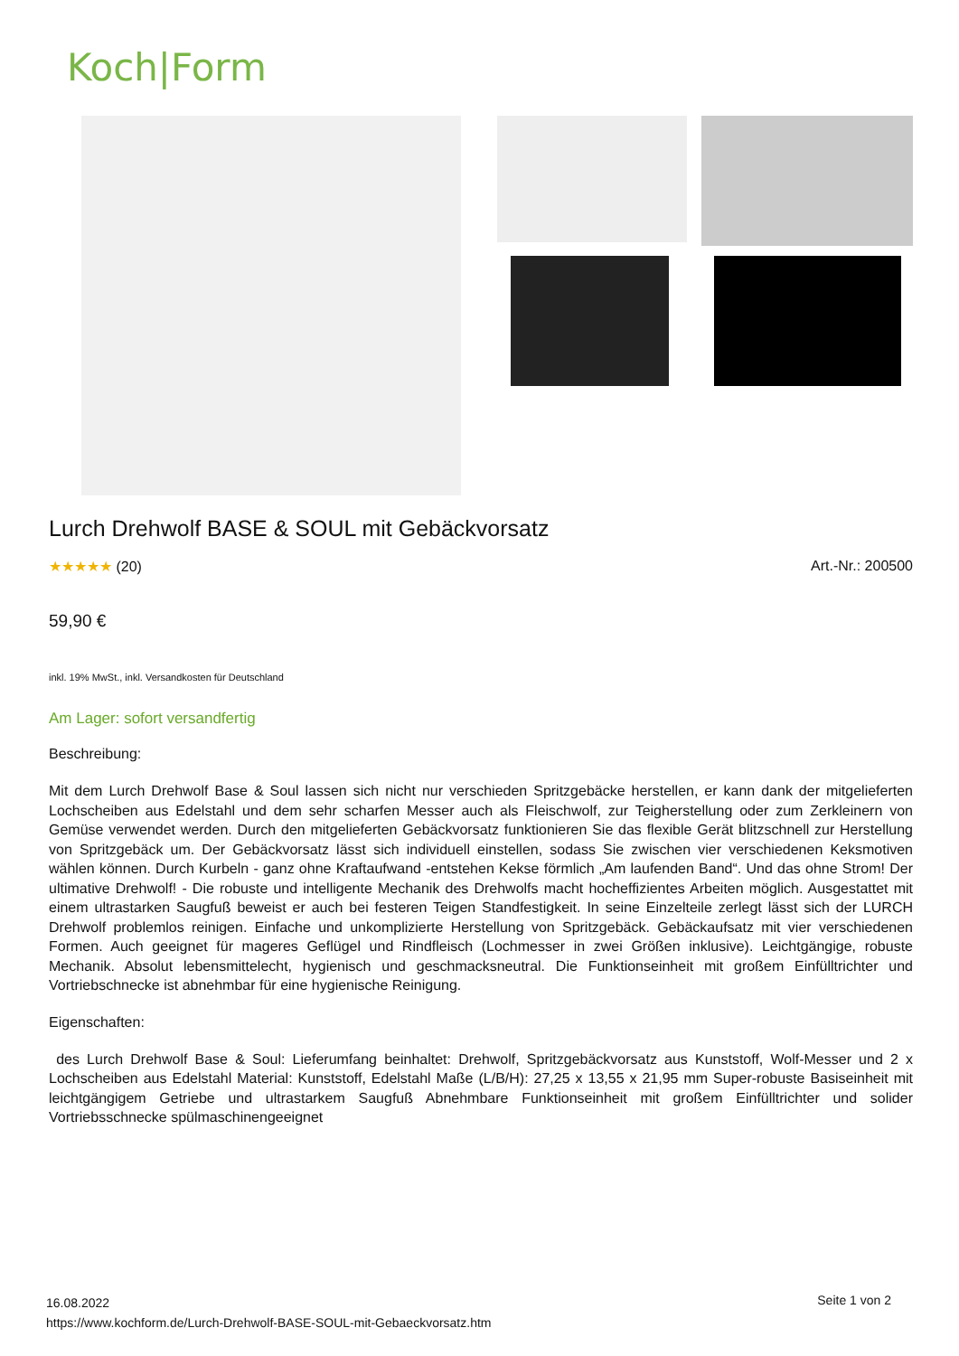Koch|Form
Lurch Drehwolf BASE & SOUL mit Gebäckvorsatz
★★★★★ (20) Art.-Nr.: 200500
59,90 €
inkl. 19% MwSt., inkl. Versandkosten für Deutschland
Am Lager: sofort versandfertig
Beschreibung:
Mit dem Lurch Drehwolf Base & Soul lassen sich nicht nur verschieden Spritzgebäcke herstellen, er kann dank der mitgelieferten Lochscheiben aus Edelstahl und dem sehr scharfen Messer auch als Fleischwolf, zur Teigherstellung oder zum Zerkleinern von Gemüse verwendet werden. Durch den mitgelieferten Gebäckvorsatz funktionieren Sie das flexible Gerät blitzschnell zur Herstellung von Spritzgebäck um. Der Gebäckvorsatz lässt sich individuell einstellen, sodass Sie zwischen vier verschiedenen Keksmotiven wählen können. Durch Kurbeln - ganz ohne Kraftaufwand -entstehen Kekse förmlich „Am laufenden Band“. Und das ohne Strom! Der ultimative Drehwolf! - Die robuste und intelligente Mechanik des Drehwolfs macht hocheffizientes Arbeiten möglich. Ausgestattet mit einem ultrastarken Saugfuß beweist er auch bei festeren Teigen Standfestigkeit. In seine Einzelteile zerlegt lässt sich der LURCH Drehwolf problemlos reinigen. Einfache und unkomplizierte Herstellung von Spritzgebäck. Gebäckaufsatz mit vier verschiedenen Formen. Auch geeignet für mageres Geflügel und Rindfleisch (Lochmesser in zwei Größen inklusive). Leichtgängige, robuste Mechanik. Absolut lebensmittelecht, hygienisch und geschmacksneutral. Die Funktionseinheit mit großem Einfülltrichter und Vortriebschnecke ist abnehmbar für eine hygienische Reinigung.
Eigenschaften:
des Lurch Drehwolf Base & Soul: Lieferumfang beinhaltet: Drehwolf, Spritzgebäckvorsatz aus Kunststoff, Wolf-Messer und 2 x Lochscheiben aus Edelstahl Material: Kunststoff, Edelstahl Maße (L/B/H): 27,25 x 13,55 x 21,95 mm Super-robuste Basiseinheit mit leichtgängigem Getriebe und ultrastarkem Saugfuß Abnehmbare Funktionseinheit mit großem Einfülltrichter und solider Vortriebsschnecke spülmaschinengeeignet
16.08.2022
https://www.kochform.de/Lurch-Drehwolf-BASE-SOUL-mit-Gebaeckvorsatz.htm
Seite 1 von 2